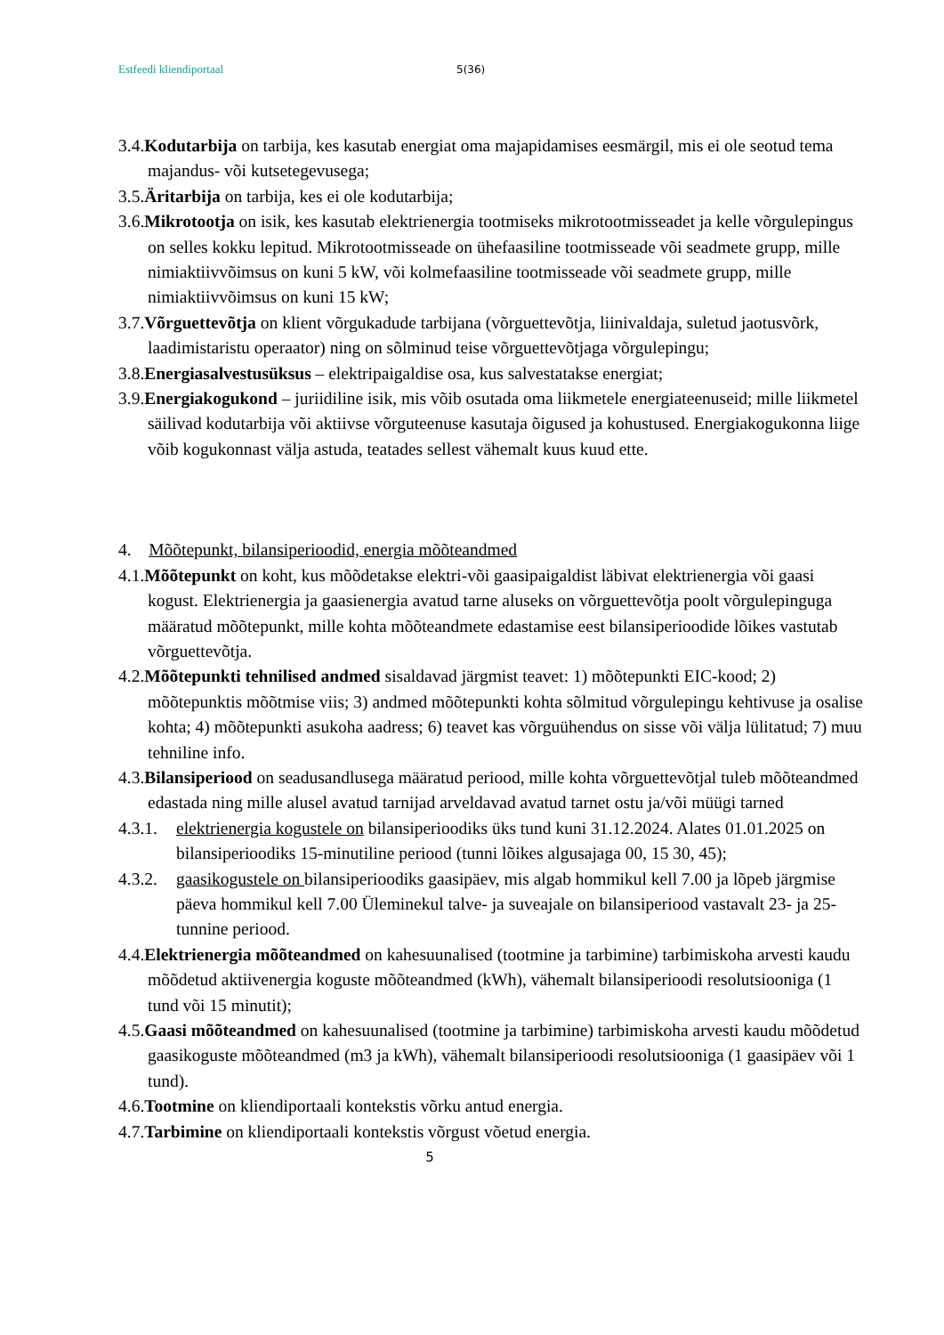Estfeedi kliendiportaal 5(36)
3.4.Kodutarbija on tarbija, kes kasutab energiat oma majapidamises eesmärgil, mis ei ole seotud tema majandus- või kutsetegevusega;
3.5.Äritarbija on tarbija, kes ei ole kodutarbija;
3.6.Mikrotootja on isik, kes kasutab elektrienergia tootmiseks mikrotootmisseadet ja kelle võrgulepingus on selles kokku lepitud. Mikrotootmisseade on ühefaasiline tootmisseade või seadmete grupp, mille nimiaktiivvõimsus on kuni 5 kW, või kolmefaasiline tootmisseade või seadmete grupp, mille nimiaktiivvõimsus on kuni 15 kW;
3.7.Võrguettevõtja on klient võrgukadude tarbijana (võrguettevõtja, liinivaldaja, suletud jaotusvõrk, laadimistaristu operaator) ning on sõlminud teise võrguettevõtjaga võrgulepingu;
3.8.Energiasalvestusüksus – elektripaigaldise osa, kus salvestatakse energiat;
3.9.Energiakogukond – juriidiline isik, mis võib osutada oma liikmetele energiateenuseid; mille liikmetel säilivad kodutarbija või aktiivse võrguteenuse kasutaja õigused ja kohustused. Energiakogukonna liige võib kogukonnast välja astuda, teatades sellest vähemalt kuus kuud ette.
4. Mõõtepunkt, bilansiperioodid, energia mõõteandmed
4.1.Mõõtepunkt on koht, kus mõõdetakse elektri-või gaasipaigaldist läbivat elektrienergia või gaasi kogust. Elektrienergia ja gaasienergia avatud tarne aluseks on võrguettevõtja poolt võrgulepinguga määratud mõõtepunkt, mille kohta mõõteandmete edastamise eest bilansiperioodide lõikes vastutab võrguettevõtja.
4.2.Mõõtepunkti tehnilised andmed sisaldavad järgmist teavet: 1) mõõtepunkti EIC-kood; 2) mõõtepunktis mõõtmise viis; 3) andmed mõõtepunkti kohta sõlmitud võrgulepingu kehtivuse ja osalise kohta; 4) mõõtepunkti asukoha aadress; 6) teavet kas võrguühendus on sisse või välja lülitatud; 7) muu tehniline info.
4.3.Bilansiperiood on seadusandlusega määratud periood, mille kohta võrguettevõtjal tuleb mõõteandmed edastada ning mille alusel avatud tarnijad arveldavad avatud tarnet ostu ja/või müügi tarned
4.3.1. elektrienergia kogustele on bilansiperioodiks üks tund kuni 31.12.2024. Alates 01.01.2025 on bilansiperioodiks 15-minutiline periood (tunni lõikes algusajaga 00, 15 30, 45);
4.3.2. gaasikogustele on bilansiperioodiks gaasipäev, mis algab hommikul kell 7.00 ja lõpeb järgmise päeva hommikul kell 7.00 Üleminekul talve- ja suveajale on bilansiperiood vastavalt 23- ja 25-tunnine periood.
4.4.Elektrienergia mõõteandmed on kahesuunalised (tootmine ja tarbimine) tarbimiskoha arvesti kaudu mõõdetud aktiivenergia koguste mõõteandmed (kWh), vähemalt bilansiperioodi resolutsiooniga (1 tund või 15 minutit);
4.5.Gaasi mõõteandmed on kahesuunalised (tootmine ja tarbimine) tarbimiskoha arvesti kaudu mõõdetud gaasikoguste mõõteandmed (m3 ja kWh), vähemalt bilansiperioodi resolutsiooniga (1 gaasipäev või 1 tund).
4.6.Tootmine on kliendiportaali kontekstis võrku antud energia.
4.7.Tarbimine on kliendiportaali kontekstis võrgust võetud energia.
5